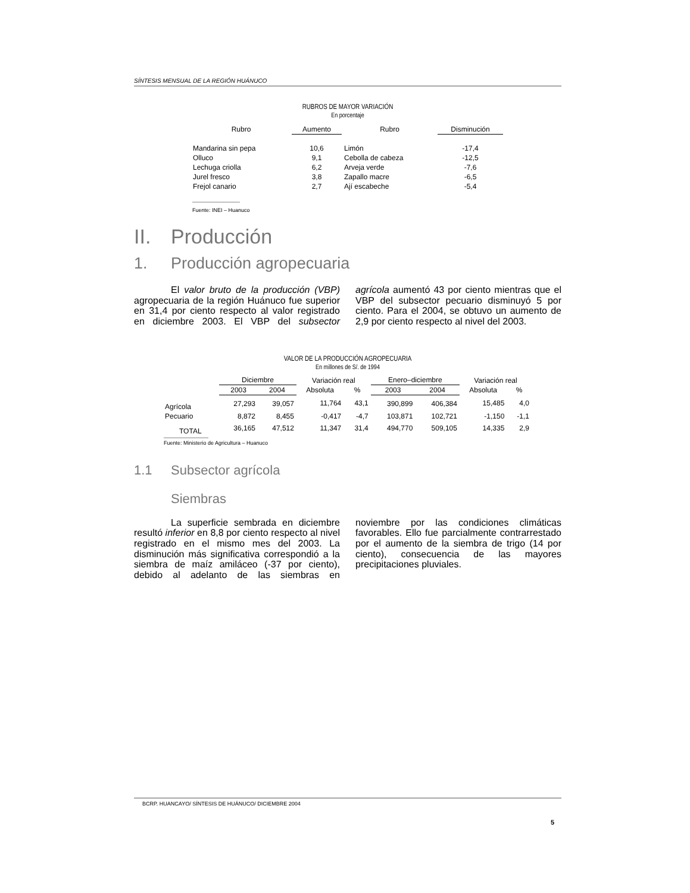SÍNTESIS MENSUAL DE LA REGIÓN HUÁNUCO
RUBROS DE MAYOR VARIACIÓN
En porcentaje
| Rubro | Aumento | Rubro | Disminución |
| --- | --- | --- | --- |
| Mandarina sin pepa | 10,6 | Limón | -17,4 |
| Olluco | 9,1 | Cebolla de cabeza | -12,5 |
| Lechuga criolla | 6,2 | Arveja verde | -7,6 |
| Jurel fresco | 3,8 | Zapallo macre | -6,5 |
| Frejol canario | 2,7 | Ají escabeche | -5,4 |
Fuente: INEI – Huanuco
II. Producción
1. Producción agropecuaria
El valor bruto de la producción (VBP) agropecuaria de la región Huánuco fue superior en 31,4 por ciento respecto al valor registrado en diciembre 2003. El VBP del subsector agrícola aumentó 43 por ciento mientras que el VBP del subsector pecuario disminuyó 5 por ciento. Para el 2004, se obtuvo un aumento de 2,9 por ciento respecto al nivel del 2003.
VALOR DE LA PRODUCCIÓN AGROPECUARIA
En millones de S/. de 1994
| | Diciembre | | Variación real | | Enero–diciembre | | Variación real | |
| --- | --- | --- | --- | --- | --- | --- | --- | --- |
| | 2003 | 2004 | Absoluta | % | 2003 | 2004 | Absoluta | % |
| Agrícola | 27,293 | 39,057 | 11,764 | 43,1 | 390,899 | 406,384 | 15,485 | 4,0 |
| Pecuario | 8,872 | 8,455 | -0,417 | -4,7 | 103,871 | 102,721 | -1,150 | -1,1 |
| TOTAL | 36,165 | 47,512 | 11,347 | 31,4 | 494,770 | 509,105 | 14,335 | 2,9 |
Fuente: Ministerio de Agricultura – Huanuco
1.1 Subsector agrícola
Siembras
La superficie sembrada en diciembre resultó inferior en 8,8 por ciento respecto al nivel registrado en el mismo mes del 2003. La disminución más significativa correspondió a la siembra de maíz amiláceo (-37 por ciento), debido al adelanto de las siembras en noviembre por las condiciones climáticas favorables. Ello fue parcialmente contrarrestado por el aumento de la siembra de trigo (14 por ciento), consecuencia de las mayores precipitaciones pluviales.
BCRP. HUANCAYO/ SÍNTESIS DE HUÁNUCO/ DICIEMBRE 2004
5